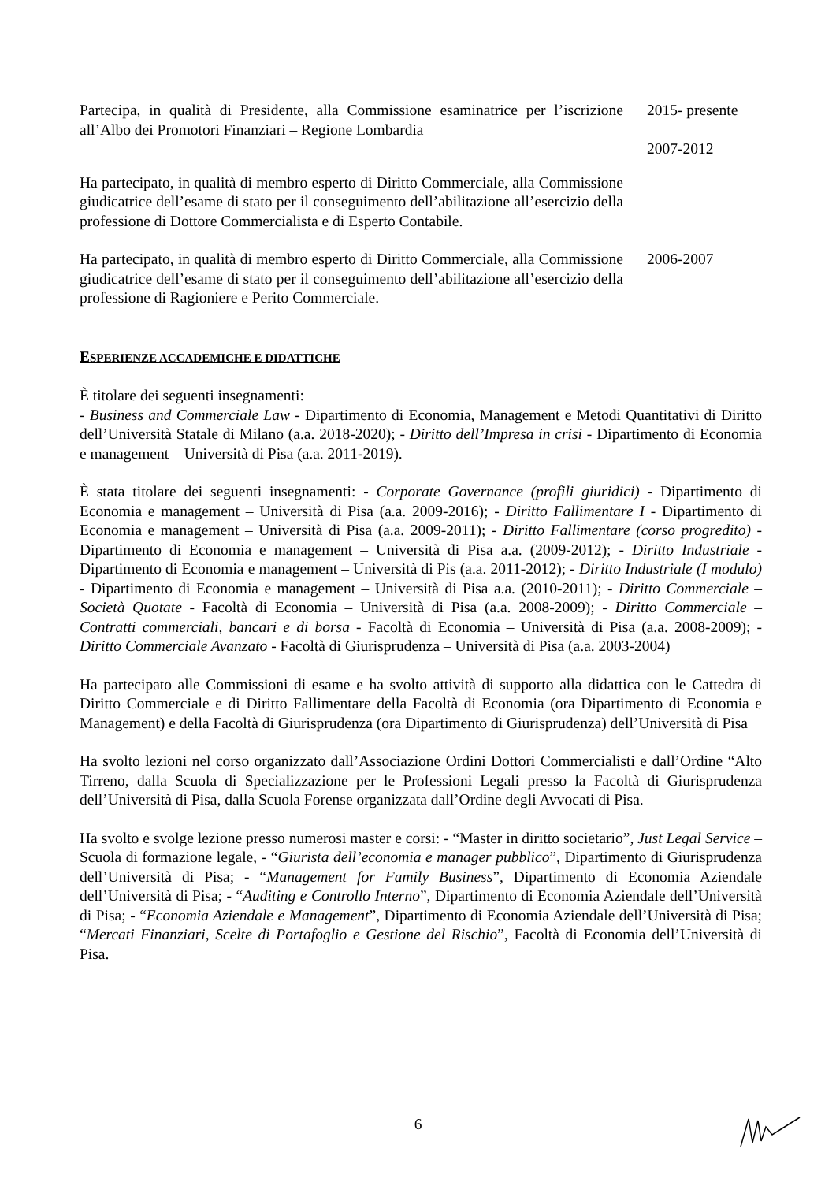Partecipa, in qualità di Presidente, alla Commissione esaminatrice per l’iscrizione all’Albo dei Promotori Finanziari – Regione Lombardia
2015- presente
2007-2012
Ha partecipato, in qualità di membro esperto di Diritto Commerciale, alla Commissione giudicatrice dell’esame di stato per il conseguimento dell’abilitazione all’esercizio della professione di Dottore Commercialista e di Esperto Contabile.
Ha partecipato, in qualità di membro esperto di Diritto Commerciale, alla Commissione giudicatrice dell’esame di stato per il conseguimento dell’abilitazione all’esercizio della professione di Ragioniere e Perito Commerciale.
2006-2007
ESPERIENZE ACCADEMICHE E DIDATTICHE
È titolare dei seguenti insegnamenti:
- Business and Commerciale Law - Dipartimento di Economia, Management e Metodi Quantitativi di Diritto dell’Università Statale di Milano (a.a. 2018-2020); - Diritto dell’Impresa in crisi - Dipartimento di Economia e management – Università di Pisa (a.a. 2011-2019).
È stata titolare dei seguenti insegnamenti: - Corporate Governance (profili giuridici) - Dipartimento di Economia e management – Università di Pisa (a.a. 2009-2016); - Diritto Fallimentare I - Dipartimento di Economia e management – Università di Pisa (a.a. 2009-2011); - Diritto Fallimentare (corso progredito) - Dipartimento di Economia e management – Università di Pisa a.a. (2009-2012); - Diritto Industriale - Dipartimento di Economia e management – Università di Pis (a.a. 2011-2012); - Diritto Industriale (I modulo) - Dipartimento di Economia e management – Università di Pisa a.a. (2010-2011); - Diritto Commerciale – Società Quotate - Facoltà di Economia – Università di Pisa (a.a. 2008-2009); - Diritto Commerciale – Contratti commerciali, bancari e di borsa - Facoltà di Economia – Università di Pisa (a.a. 2008-2009); - Diritto Commerciale Avanzato - Facoltà di Giurisprudenza – Università di Pisa (a.a. 2003-2004)
Ha partecipato alle Commissioni di esame e ha svolto attività di supporto alla didattica con le Cattedra di Diritto Commerciale e di Diritto Fallimentare della Facoltà di Economia (ora Dipartimento di Economia e Management) e della Facoltà di Giurisprudenza (ora Dipartimento di Giurisprudenza) dell’Università di Pisa
Ha svolto lezioni nel corso organizzato dall’Associazione Ordini Dottori Commercialisti e dall’Ordine “Alto Tirreno, dalla Scuola di Specializzazione per le Professioni Legali presso la Facoltà di Giurisprudenza dell’Università di Pisa, dalla Scuola Forense organizzata dall’Ordine degli Avvocati di Pisa.
Ha svolto e svolge lezione presso numerosi master e corsi: - “Master in diritto societario”, Just Legal Service – Scuola di formazione legale, - “Giurista dell’economia e manager pubblico”, Dipartimento di Giurisprudenza dell’Università di Pisa; - “Management for Family Business”, Dipartimento di Economia Aziendale dell’Università di Pisa; - “Auditing e Controllo Interno”, Dipartimento di Economia Aziendale dell’Università di Pisa; - “Economia Aziendale e Management”, Dipartimento di Economia Aziendale dell’Università di Pisa; “Mercati Finanziari, Scelte di Portafoglio e Gestione del Rischio”, Facoltà di Economia dell’Università di Pisa.
6